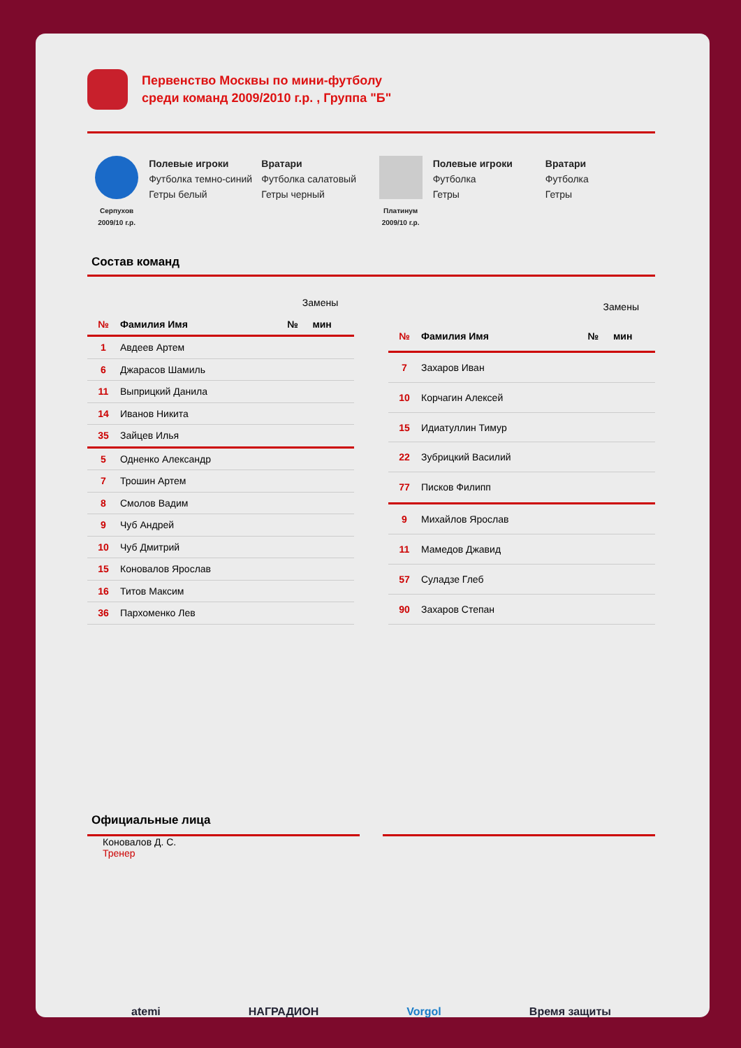Первенство Москвы по мини-футболу
среди команд 2009/2010 г.р. , Группа "Б"
Серпухов
2009/10 г.р.
Полевые игроки
Футболка темно-синий
Гетры белый
Вратари
Футболка салатовый
Гетры черный
Платинум
2009/10 г.р.
Полевые игроки
Футболка
Гетры
Вратари
Футболка
Гетры
Состав команд
| | | Замены | |
| № | Фамилия Имя | № | мин |
| 1 | Авдеев Артем | | |
| 6 | Джарасов Шамиль | | |
| 11 | Выприцкий Данила | | |
| 14 | Иванов Никита | | |
| 35 | Зайцев Илья | | |
| 5 | Одненко Александр | | |
| 7 | Трошин Артем | | |
| 8 | Смолов Вадим | | |
| 9 | Чуб Андрей | | |
| 10 | Чуб Дмитрий | | |
| 15 | Коновалов Ярослав | | |
| 16 | Титов Максим | | |
| 36 | Пархоменко Лев | | |
| | | Замены | |
| № | Фамилия Имя | № | мин |
| 7 | Захаров Иван | | |
| 10 | Корчагин Алексей | | |
| 15 | Идиатуллин Тимур | | |
| 22 | Зубрицкий Василий | | |
| 77 | Писков Филипп | | |
| 9 | Михайлов Ярослав | | |
| 11 | Мамедов Джавид | | |
| 57 | Суладзе Глеб | | |
| 90 | Захаров Степан | | |
Официальные лица
Коновалов Д. С.
Тренер
atemi НАГРАДИОН Vorgol Время защиты